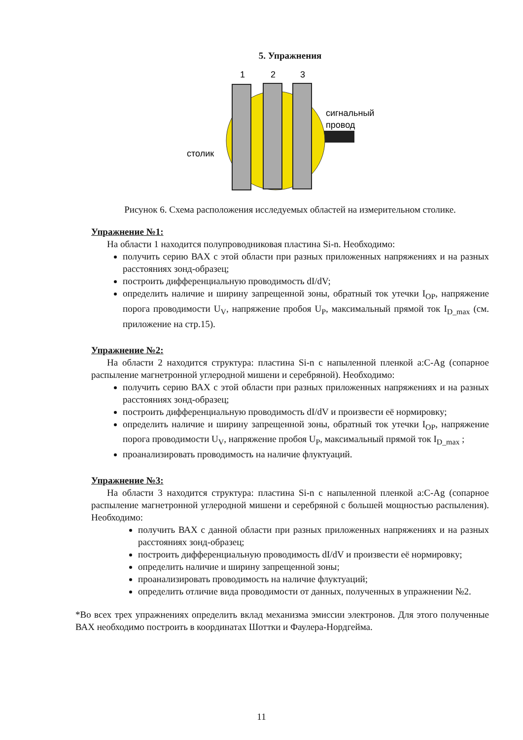5. Упражнения
1
2
3
сигнальный
провод
столик
Рисунок 6. Схема расположения исследуемых областей на измерительном столике.
Упражнение №1:
На области 1 находится полупроводниковая пластина Si-n. Необходимо:
получить серию ВАХ с этой области при разных приложенных напряжениях и на разных расстояниях зонд-образец;
построить дифференциальную проводимость dI/dV;
определить наличие и ширину запрещенной зоны, обратный ток утечки I<sub>OP</sub>, напряжение порога проводимости U<sub>V</sub>, напряжение пробоя U<sub>P</sub>, максимальный прямой ток I<sub>D_max</sub> (см. приложение на стр.15).
Упражнение №2:
На области 2 находится структура: пластина Si-n с напыленной пленкой a:C-Ag (сопарное распыление магнетронной углеродной мишени и серебряной). Необходимо:
получить серию ВАХ с этой области при разных приложенных напряжениях и на разных расстояниях зонд-образец;
построить дифференциальную проводимость dI/dV и произвести её нормировку;
определить наличие и ширину запрещенной зоны, обратный ток утечки I<sub>OP</sub>, напряжение порога проводимости U<sub>V</sub>, напряжение пробоя U<sub>P</sub>, максимальный прямой ток I<sub>D_max</sub> ;
проанализировать проводимость на наличие флуктуаций.
Упражнение №3:
На области 3 находится структура: пластина Si-n с напыленной пленкой a:C-Ag (сопарное распыление магнетронной углеродной мишени и серебряной с большей мощностью распыления). Необходимо:
получить ВАХ с данной области при разных приложенных напряжениях и на разных расстояниях зонд-образец;
построить дифференциальную проводимость dI/dV и произвести её нормировку;
определить наличие и ширину запрещенной зоны;
проанализировать проводимость на наличие флуктуаций;
определить отличие вида проводимости от данных, полученных в упражнении №2.
*Во всех трех упражнениях определить вклад механизма эмиссии электронов. Для этого полученные ВАХ необходимо построить в координатах Шоттки и Фаулера-Нордгейма.
11